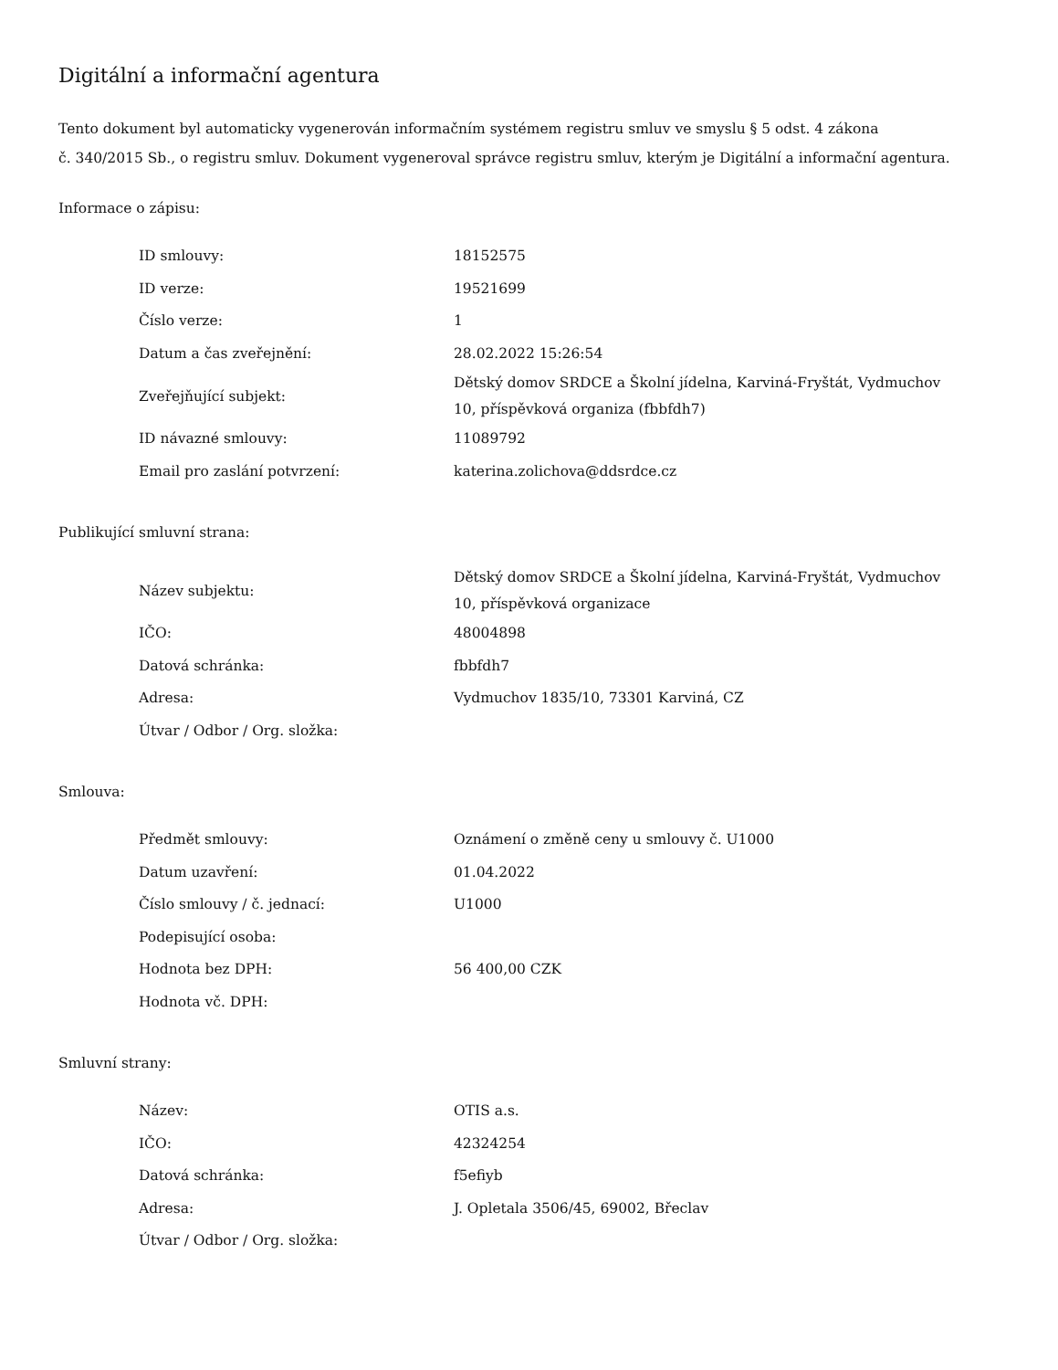Digitální a informační agentura
Tento dokument byl automaticky vygenerován informačním systémem registru smluv ve smyslu § 5 odst. 4 zákona
č. 340/2015 Sb., o registru smluv. Dokument vygeneroval správce registru smluv, kterým je Digitální a informační agentura.
Informace o zápisu:
| ID smlouvy: | 18152575 |
| ID verze: | 19521699 |
| Číslo verze: | 1 |
| Datum a čas zveřejnění: | 28.02.2022 15:26:54 |
| Zveřejňující subjekt: | Dětský domov SRDCE a Školní jídelna, Karviná-Fryštát, Vydmuchov 10, příspěvková organiza (fbbfdh7) |
| ID návazné smlouvy: | 11089792 |
| Email pro zaslání potvrzení: | katerina.zolichova@ddsrdce.cz |
Publikující smluvní strana:
| Název subjektu: | Dětský domov SRDCE a Školní jídelna, Karviná-Fryštát, Vydmuchov 10, příspěvková organizace |
| IČO: | 48004898 |
| Datová schránka: | fbbfdh7 |
| Adresa: | Vydmuchov 1835/10, 73301 Karviná, CZ |
| Útvar / Odbor / Org. složka: | |
Smlouva:
| Předmět smlouvy: | Oznámení o změně ceny u smlouvy č. U1000 |
| Datum uzavření: | 01.04.2022 |
| Číslo smlouvy / č. jednací: | U1000 |
| Podepisující osoba: | |
| Hodnota bez DPH: | 56 400,00 CZK |
| Hodnota vč. DPH: | |
Smluvní strany:
| Název: | OTIS a.s. |
| IČO: | 42324254 |
| Datová schránka: | f5efiyb |
| Adresa: | J. Opletala 3506/45, 69002, Břeclav |
| Útvar / Odbor / Org. složka: | |